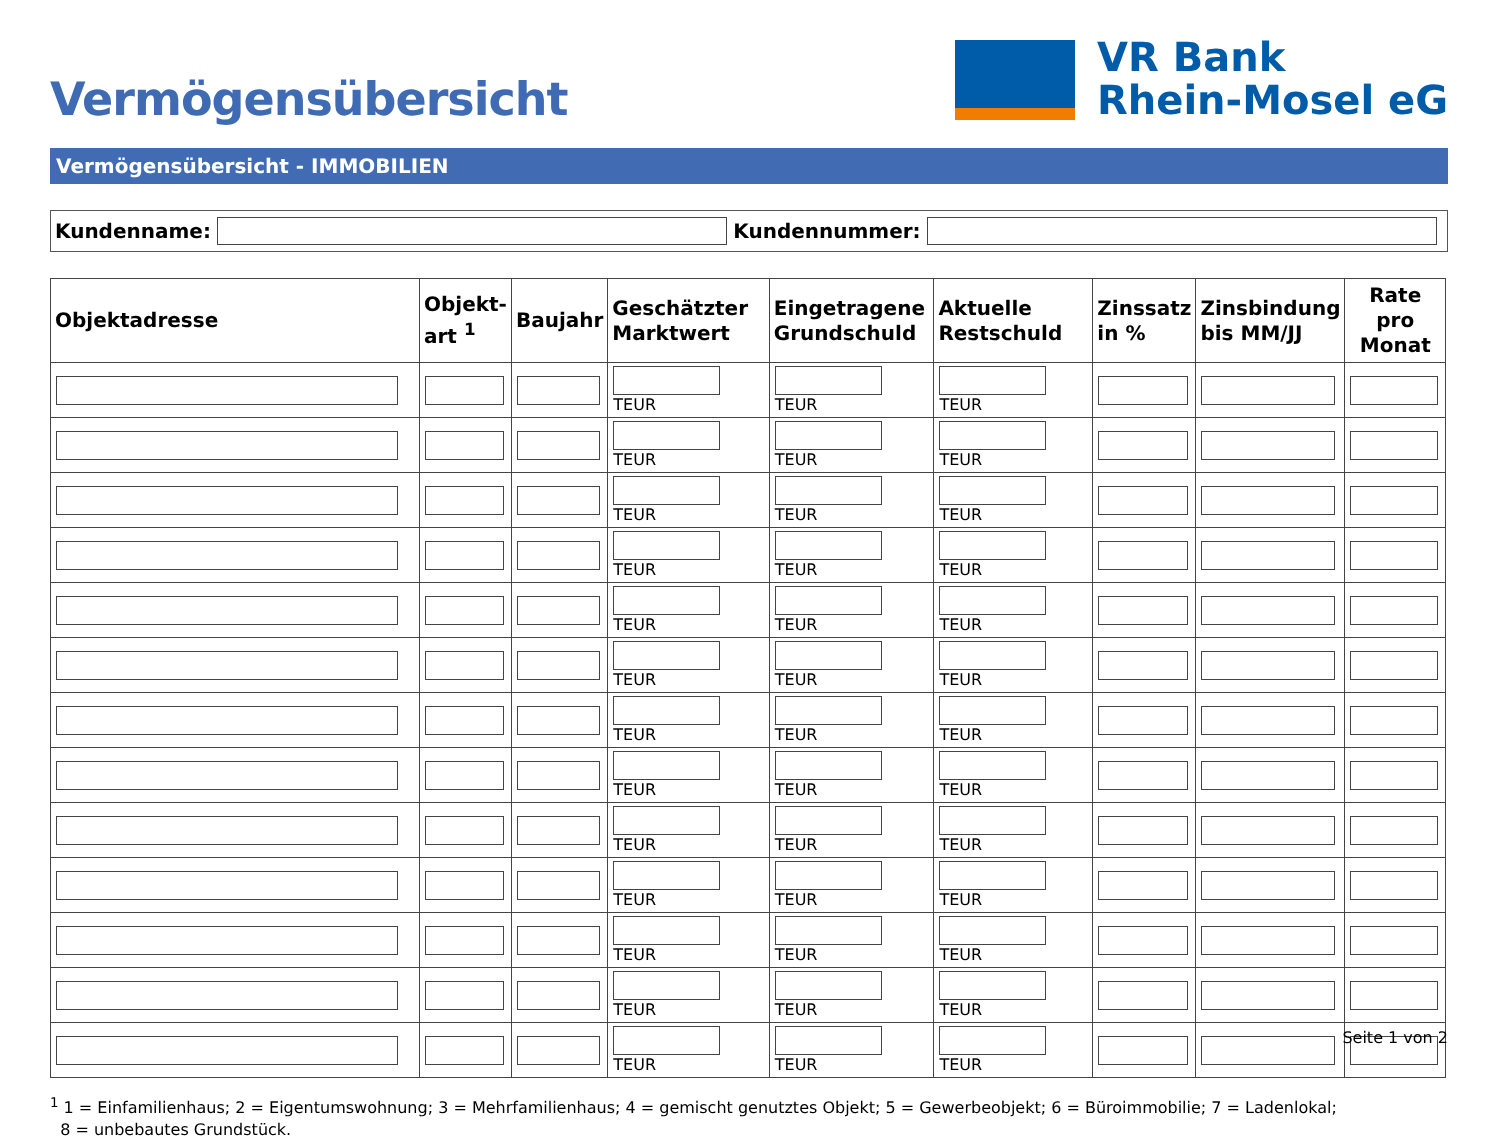Vermögensübersicht
VR Bank
Rhein-Mosel eG
Vermögensübersicht - IMMOBILIEN
Kundenname: Kundennummer:
| Objektadresse | Objekt- art <sup>1</sup> | Baujahr | Geschätzter Marktwert | Eingetragene Grundschuld | Aktuelle Restschuld | Zinssatz in % | Zinsbindung bis MM/JJ | Rate pro Monat |
| --- | --- | --- | --- | --- | --- | --- | --- | --- |
| | | | TEUR | TEUR | TEUR | | | |
| | | | TEUR | TEUR | TEUR | | | |
| | | | TEUR | TEUR | TEUR | | | |
| | | | TEUR | TEUR | TEUR | | | |
| | | | TEUR | TEUR | TEUR | | | |
| | | | TEUR | TEUR | TEUR | | | |
| | | | TEUR | TEUR | TEUR | | | |
| | | | TEUR | TEUR | TEUR | | | |
| | | | TEUR | TEUR | TEUR | | | |
| | | | TEUR | TEUR | TEUR | | | |
| | | | TEUR | TEUR | TEUR | | | |
| | | | TEUR | TEUR | TEUR | | | |
| | | | TEUR | TEUR | TEUR | | | |
<sup>1</sup> 1 = Einfamilienhaus; 2 = Eigentumswohnung; 3 = Mehrfamilienhaus; 4 = gemischt genutztes Objekt; 5 = Gewerbeobjekt; 6 = Büroimmobilie; 7 = Ladenlokal;
8 = unbebautes Grundstück.
Seite 1 von 2